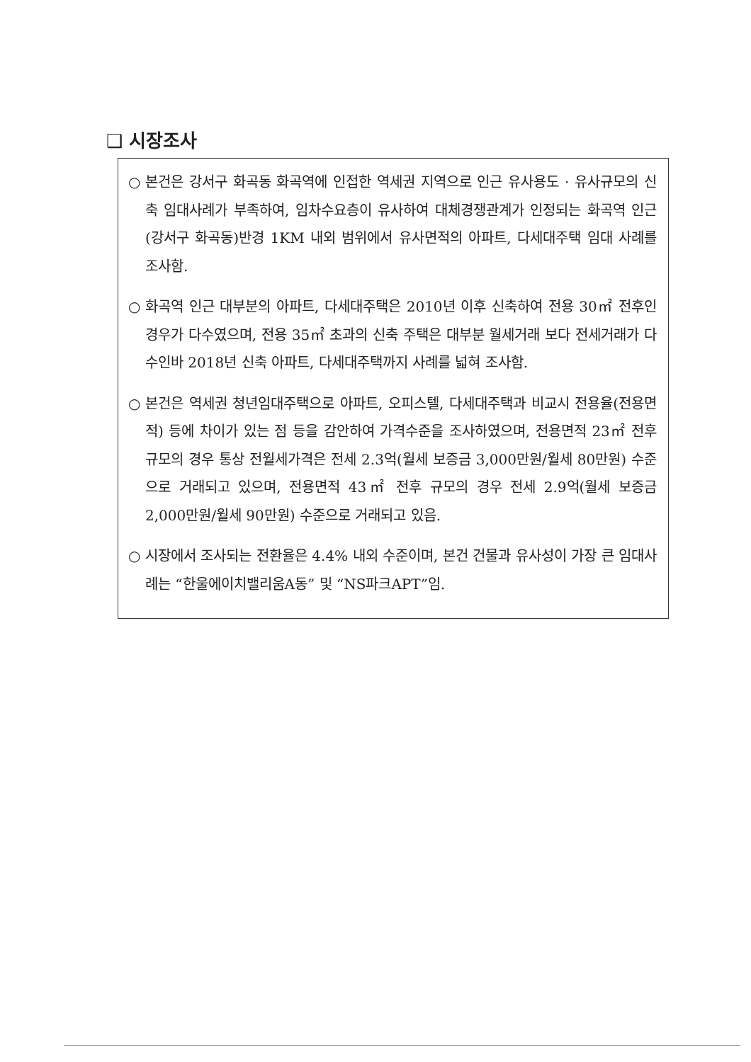❑ 시장조사
○ 본건은 강서구 화곡동 화곡역에 인접한 역세권 지역으로 인근 유사용도 · 유사규모의 신축 임대사례가 부족하여, 임차수요층이 유사하여 대체경쟁관계가 인정되는 화곡역 인근(강서구 화곡동)반경 1KM 내외 범위에서 유사면적의 아파트, 다세대주택 임대 사례를 조사함.
○ 화곡역 인근 대부분의 아파트, 다세대주택은 2010년 이후 신축하여 전용 30㎡ 전후인 경우가 다수였으며, 전용 35㎡ 초과의 신축 주택은 대부분 월세거래 보다 전세거래가 다수인바 2018년 신축 아파트, 다세대주택까지 사례를 넓혀 조사함.
○ 본건은 역세권 청년임대주택으로 아파트, 오피스텔, 다세대주택과 비교시 전용율(전용면적) 등에 차이가 있는 점 등을 감안하여 가격수준을 조사하였으며, 전용면적 23㎡ 전후 규모의 경우 통상 전월세가격은 전세 2.3억(월세 보증금 3,000만원/월세 80만원) 수준으로 거래되고 있으며, 전용면적 43㎡ 전후 규모의 경우 전세 2.9억(월세 보증금 2,000만원/월세 90만원) 수준으로 거래되고 있음.
○ 시장에서 조사되는 전환율은 4.4% 내외 수준이며, 본건 건물과 유사성이 가장 큰 임대사례는 “한울에이치밸리움A동” 및 “NS파크APT”임.